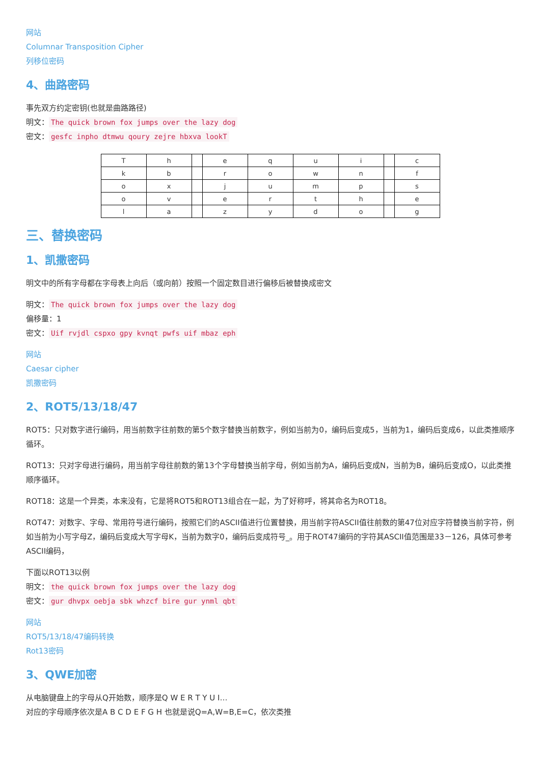网站
Columnar Transposition Cipher
列移位密码
4、曲路密码
事先双方约定密钥(也就是曲路路径)
明文： The quick brown fox jumps over the lazy dog
密文： gesfc inpho dtmwu qoury zejre hbxva lookT
| T | h | | e | q | u | i | | c |
| k | b | | r | o | w | n | | f |
| o | x | | j | u | m | p | | s |
| o | v | | e | r | t | h | | e |
| l | a | | z | y | d | o | | g |
三、替换密码
1、凯撒密码
明文中的所有字母都在字母表上向后（或向前）按照一个固定数目进行偏移后被替换成密文
明文： The quick brown fox jumps over the lazy dog
偏移量：1
密文： Uif rvjdl cspxo gpy kvnqt pwfs uif mbaz eph
网站
Caesar cipher
凯撒密码
2、ROT5/13/18/47
ROT5：只对数字进行编码，用当前数字往前数的第5个数字替换当前数字，例如当前为0，编码后变成5，当前为1，编码后变成6，以此类推顺序循环。
ROT13：只对字母进行编码，用当前字母往前数的第13个字母替换当前字母，例如当前为A，编码后变成N，当前为B，编码后变成O，以此类推顺序循环。
ROT18：这是一个异类，本来没有，它是将ROT5和ROT13组合在一起，为了好称呼，将其命名为ROT18。
ROT47：对数字、字母、常用符号进行编码，按照它们的ASCII值进行位置替换，用当前字符ASCII值往前数的第47位对应字符替换当前字符，例如当前为小写字母Z，编码后变成大写字母K，当前为数字0，编码后变成符号_。用于ROT47编码的字符其ASCII值范围是33－126，具体可参考ASCII编码，
下面以ROT13以例
明文： the quick brown fox jumps over the lazy dog
密文： gur dhvpx oebja sbk whzcf bire gur ynml qbt
网站
ROT5/13/18/47编码转换
Rot13密码
3、QWE加密
从电脑键盘上的字母从Q开始数，顺序是Q W E R T Y U I…
对应的字母顺序依次是A B C D E F G H 也就是说Q=A,W=B,E=C，依次类推